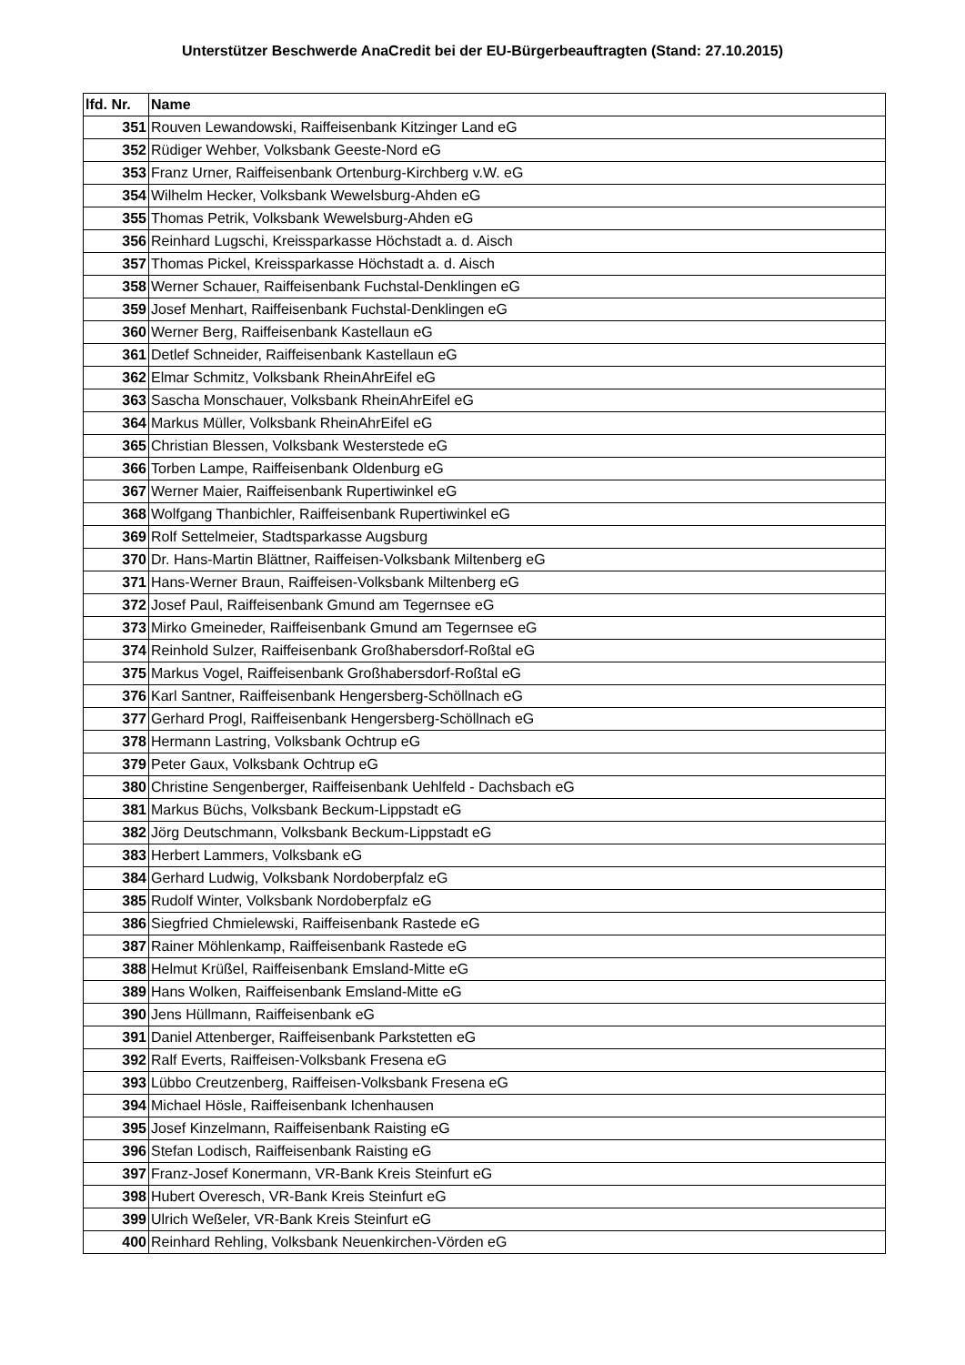Unterstützer Beschwerde AnaCredit bei der EU-Bürgerbeauftragten (Stand: 27.10.2015)
| lfd. Nr. | Name |
| --- | --- |
| 351 | Rouven Lewandowski, Raiffeisenbank Kitzinger Land eG |
| 352 | Rüdiger Wehber, Volksbank Geeste-Nord eG |
| 353 | Franz Urner, Raiffeisenbank Ortenburg-Kirchberg v.W. eG |
| 354 | Wilhelm Hecker, Volksbank Wewelsburg-Ahden eG |
| 355 | Thomas Petrik, Volksbank Wewelsburg-Ahden eG |
| 356 | Reinhard Lugschi, Kreissparkasse Höchstadt a. d. Aisch |
| 357 | Thomas Pickel, Kreissparkasse Höchstadt a. d. Aisch |
| 358 | Werner Schauer, Raiffeisenbank Fuchstal-Denklingen eG |
| 359 | Josef Menhart, Raiffeisenbank Fuchstal-Denklingen eG |
| 360 | Werner Berg, Raiffeisenbank Kastellaun eG |
| 361 | Detlef Schneider, Raiffeisenbank Kastellaun eG |
| 362 | Elmar Schmitz, Volksbank RheinAhrEifel eG |
| 363 | Sascha Monschauer, Volksbank RheinAhrEifel eG |
| 364 | Markus Müller, Volksbank RheinAhrEifel eG |
| 365 | Christian Blessen, Volksbank Westerstede eG |
| 366 | Torben Lampe, Raiffeisenbank Oldenburg eG |
| 367 | Werner Maier, Raiffeisenbank Rupertiwinkel eG |
| 368 | Wolfgang Thanbichler, Raiffeisenbank Rupertiwinkel eG |
| 369 | Rolf Settelmeier, Stadtsparkasse Augsburg |
| 370 | Dr. Hans-Martin Blättner, Raiffeisen-Volksbank Miltenberg eG |
| 371 | Hans-Werner Braun, Raiffeisen-Volksbank Miltenberg eG |
| 372 | Josef Paul, Raiffeisenbank Gmund am Tegernsee eG |
| 373 | Mirko Gmeineder, Raiffeisenbank Gmund am Tegernsee eG |
| 374 | Reinhold Sulzer, Raiffeisenbank Großhabersdorf-Roßtal eG |
| 375 | Markus Vogel, Raiffeisenbank Großhabersdorf-Roßtal eG |
| 376 | Karl Santner, Raiffeisenbank Hengersberg-Schöllnach eG |
| 377 | Gerhard Progl, Raiffeisenbank Hengersberg-Schöllnach eG |
| 378 | Hermann Lastring, Volksbank Ochtrup eG |
| 379 | Peter Gaux, Volksbank Ochtrup eG |
| 380 | Christine Sengenberger, Raiffeisenbank Uehlfeld - Dachsbach eG |
| 381 | Markus Büchs, Volksbank Beckum-Lippstadt eG |
| 382 | Jörg Deutschmann, Volksbank Beckum-Lippstadt eG |
| 383 | Herbert Lammers, Volksbank eG |
| 384 | Gerhard Ludwig, Volksbank Nordoberpfalz eG |
| 385 | Rudolf Winter, Volksbank Nordoberpfalz eG |
| 386 | Siegfried Chmielewski, Raiffeisenbank Rastede eG |
| 387 | Rainer Möhlenkamp, Raiffeisenbank Rastede eG |
| 388 | Helmut Krüßel, Raiffeisenbank Emsland-Mitte eG |
| 389 | Hans Wolken, Raiffeisenbank Emsland-Mitte eG |
| 390 | Jens Hüllmann, Raiffeisenbank eG |
| 391 | Daniel Attenberger, Raiffeisenbank Parkstetten eG |
| 392 | Ralf Everts, Raiffeisen-Volksbank Fresena eG |
| 393 | Lübbo Creutzenberg, Raiffeisen-Volksbank Fresena eG |
| 394 | Michael Hösle, Raiffeisenbank Ichenhausen |
| 395 | Josef Kinzelmann, Raiffeisenbank Raisting eG |
| 396 | Stefan Lodisch, Raiffeisenbank Raisting eG |
| 397 | Franz-Josef Konermann, VR-Bank Kreis Steinfurt eG |
| 398 | Hubert Overesch, VR-Bank Kreis Steinfurt eG |
| 399 | Ulrich Weßeler, VR-Bank Kreis Steinfurt eG |
| 400 | Reinhard Rehling, Volksbank Neuenkirchen-Vörden eG |